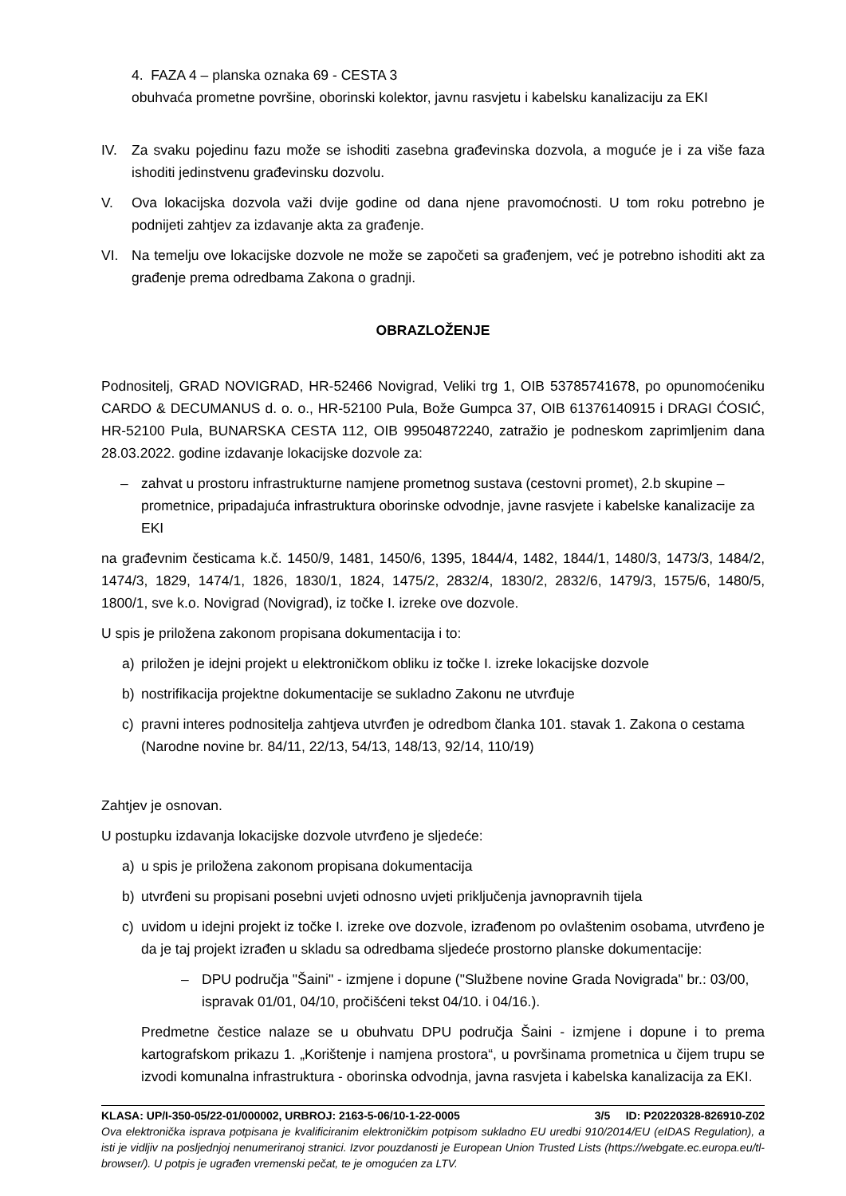4. FAZA 4 – planska oznaka 69 - CESTA 3
obuhvaća prometne površine, oborinski kolektor, javnu rasvjetu i kabelsku kanalizaciju za EKI
IV. Za svaku pojedinu fazu može se ishoditi zasebna građevinska dozvola, a moguće je i za više faza ishoditi jedinstvenu građevinsku dozvolu.
V. Ova lokacijska dozvola važi dvije godine od dana njene pravomoćnosti. U tom roku potrebno je podnijeti zahtjev za izdavanje akta za građenje.
VI. Na temelju ove lokacijske dozvole ne može se započeti sa građenjem, već je potrebno ishoditi akt za građenje prema odredbama Zakona o gradnji.
OBRAZLOŽENJE
Podnositelj, GRAD NOVIGRAD, HR-52466 Novigrad, Veliki trg 1, OIB 53785741678, po opunomoćeniku CARDO & DECUMANUS d. o. o., HR-52100 Pula, Bože Gumpca 37, OIB 61376140915 i DRAGI ĆOSIĆ, HR-52100 Pula, BUNARSKA CESTA 112, OIB 99504872240, zatražio je podneskom zaprimljenim dana 28.03.2022. godine izdavanje lokacijske dozvole za:
– zahvat u prostoru infrastrukturne namjene prometnog sustava (cestovni promet), 2.b skupine – prometnice, pripadajuća infrastruktura oborinske odvodnje, javne rasvjete i kabelske kanalizacije za EKI
na građevnim česticama k.č. 1450/9, 1481, 1450/6, 1395, 1844/4, 1482, 1844/1, 1480/3, 1473/3, 1484/2, 1474/3, 1829, 1474/1, 1826, 1830/1, 1824, 1475/2, 2832/4, 1830/2, 2832/6, 1479/3, 1575/6, 1480/5, 1800/1, sve k.o. Novigrad (Novigrad), iz točke I. izreke ove dozvole.
U spis je priložena zakonom propisana dokumentacija i to:
a) priložen je idejni projekt u elektroničkom obliku iz točke I. izreke lokacijske dozvole
b) nostrifikacija projektne dokumentacije se sukladno Zakonu ne utvrđuje
c) pravni interes podnositelja zahtjeva utvrđen je odredbom članka 101. stavak 1. Zakona o cestama (Narodne novine br. 84/11, 22/13, 54/13, 148/13, 92/14, 110/19)
Zahtjev je osnovan.
U postupku izdavanja lokacijske dozvole utvrđeno je sljedeće:
a) u spis je priložena zakonom propisana dokumentacija
b) utvrđeni su propisani posebni uvjeti odnosno uvjeti priključenja javnopravnih tijela
c) uvidom u idejni projekt iz točke I. izreke ove dozvole, izrađenom po ovlaštenim osobama, utvrđeno je da je taj projekt izrađen u skladu sa odredbama sljedeće prostorno planske dokumentacije:
– DPU područja "Šaini" - izmjene i dopune ("Službene novine Grada Novigrada" br.: 03/00, ispravak 01/01, 04/10, pročišćeni tekst 04/10. i 04/16.).
Predmetne čestice nalaze se u obuhvatu DPU područja Šaini - izmjene i dopune i to prema kartografskom prikazu 1. „Korištenje i namjena prostora“, u površinama prometnica u čijem trupu se izvodi komunalna infrastruktura - oborinska odvodnja, javna rasvjeta i kabelska kanalizacija za EKI.
KLASA: UP/I-350-05/22-01/000002, URBROJ: 2163-5-06/10-1-22-0005 3/5 ID: P20220328-826910-Z02
Ova elektronička isprava potpisana je kvalificiranim elektroničkim potpisom sukladno EU uredbi 910/2014/EU (eIDAS Regulation), a isti je vidljiv na posljednjoj nenumeriranoj stranici. Izvor pouzdanosti je European Union Trusted Lists (https://webgate.ec.europa.eu/tl-browser/). U potpis je ugrađen vremenski pečat, te je omogućen za LTV.